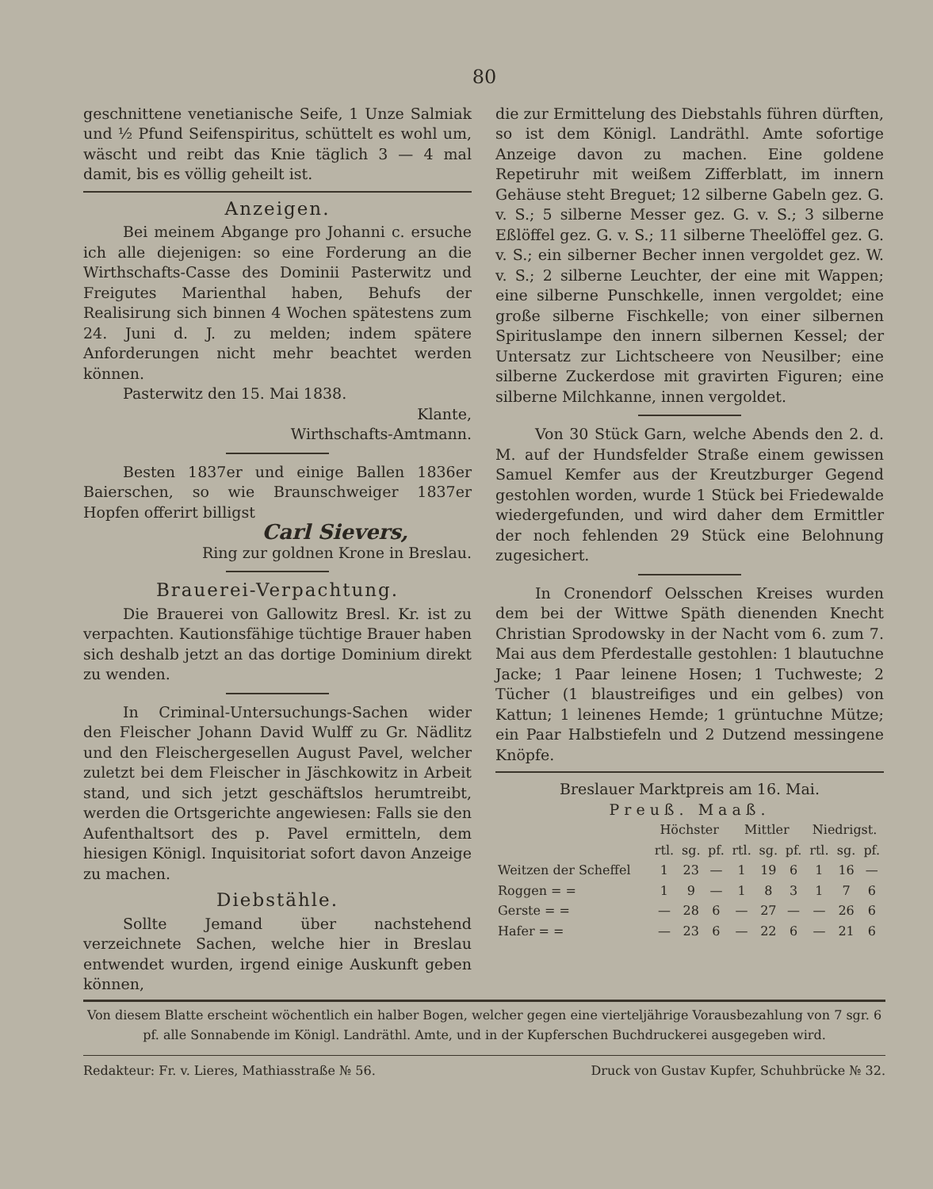80
geschnittene venetianische Seife, 1 Unze Salmiak und ½ Pfund Seifenspiritus, schüttelt es wohl um, wäscht und reibt das Knie täglich 3 — 4 mal damit, bis es völlig geheilt ist.
Anzeigen.
Bei meinem Abgange pro Johanni c. ersuche ich alle diejenigen: so eine Forderung an die Wirthschafts-Casse des Dominii Pasterwitz und Freigutes Marienthal haben, Behufs der Realisirung sich binnen 4 Wochen spätestens zum 24. Juni d. J. zu melden; indem spätere Anforderungen nicht mehr beachtet werden können.
Pasterwitz den 15. Mai 1838.
Klante,
Wirthschafts-Amtmann.
Besten 1837er und einige Ballen 1836er Baierschen, so wie Braunschweiger 1837er Hopfen offerirt billigst
Carl Sievers,
Ring zur goldnen Krone in Breslau.
Brauerei-Verpachtung.
Die Brauerei von Gallowitz Bresl. Kr. ist zu verpachten. Kautionsfähige tüchtige Brauer haben sich deshalb jetzt an das dortige Dominium direkt zu wenden.
In Criminal-Untersuchungs-Sachen wider den Fleischer Johann David Wulff zu Gr. Nädlitz und den Fleischergesellen August Pavel, welcher zuletzt bei dem Fleischer in Jäschkowitz in Arbeit stand, und sich jetzt geschäftslos herumtreibt, werden die Ortsgerichte angewiesen: Falls sie den Aufenthaltsort des p. Pavel ermitteln, dem hiesigen Königl. Inquisitoriat sofort davon Anzeige zu machen.
Diebstähle.
Sollte Jemand über nachstehend verzeichnete Sachen, welche hier in Breslau entwendet wurden, irgend einige Auskunft geben können,
die zur Ermittelung des Diebstahls führen dürften, so ist dem Königl. Landräthl. Amte sofortige Anzeige davon zu machen. Eine goldene Repetiruhr mit weißem Zifferblatt, im innern Gehäuse steht Breguet; 12 silberne Gabeln gez. G. v. S.; 5 silberne Messer gez. G. v. S.; 3 silberne Eßlöffel gez. G. v. S.; 11 silberne Theelöffel gez. G. v. S.; ein silberner Becher innen vergoldet gez. W. v. S.; 2 silberne Leuchter, der eine mit Wappen; eine silberne Punschkelle, innen vergoldet; eine große silberne Fischkelle; von einer silbernen Spirituslampe den innern silbernen Kessel; der Untersatz zur Lichtscheere von Neusilber; eine silberne Zuckerdose mit gravirten Figuren; eine silberne Milchkanne, innen vergoldet.
Von 30 Stück Garn, welche Abends den 2. d. M. auf der Hundsfelder Straße einem gewissen Samuel Kemfer aus der Kreutzburger Gegend gestohlen worden, wurde 1 Stück bei Friedewalde wiedergefunden, und wird daher dem Ermittler der noch fehlenden 29 Stück eine Belohnung zugesichert.
In Cronendorf Oelsschen Kreises wurden dem bei der Wittwe Späth dienenden Knecht Christian Sprodowsky in der Nacht vom 6. zum 7. Mai aus dem Pferdestalle gestohlen: 1 blautuchne Jacke; 1 Paar leinene Hosen; 1 Tuchweste; 2 Tücher (1 blaustreifiges und ein gelbes) von Kattun; 1 leinenes Hemde; 1 grüntuchne Mütze; ein Paar Halbstiefeln und 2 Dutzend messingene Knöpfe.
Breslauer Marktpreis am 16. Mai.
Preuß. Maaß.
| | Höchster | | | Mittler | | | Niedrigst. | | |
| --- | --- | --- | --- | --- | --- | --- | --- | --- | --- |
| | rtl. | sg. | pf. | rtl. | sg. | pf. | rtl. | sg. | pf. |
| Weitzen der Scheffel | 1 | 23 | — | 1 | 19 | 6 | 1 | 16 | — |
| Roggen = = | 1 | 9 | — | 1 | 8 | 3 | 1 | 7 | 6 |
| Gerste = = | — | 28 | 6 | — | 27 | — | — | 26 | 6 |
| Hafer = = | — | 23 | 6 | — | 22 | 6 | — | 21 | 6 |
Von diesem Blatte erscheint wöchentlich ein halber Bogen, welcher gegen eine vierteljährige Vorausbezahlung von 7 sgr. 6 pf. alle Sonnabende im Königl. Landräthl. Amte, und in der Kupferschen Buchdruckerei ausgegeben wird.
Redakteur: Fr. v. Lieres, Mathiasstraße № 56. Druck von Gustav Kupfer, Schuhbrücke № 32.